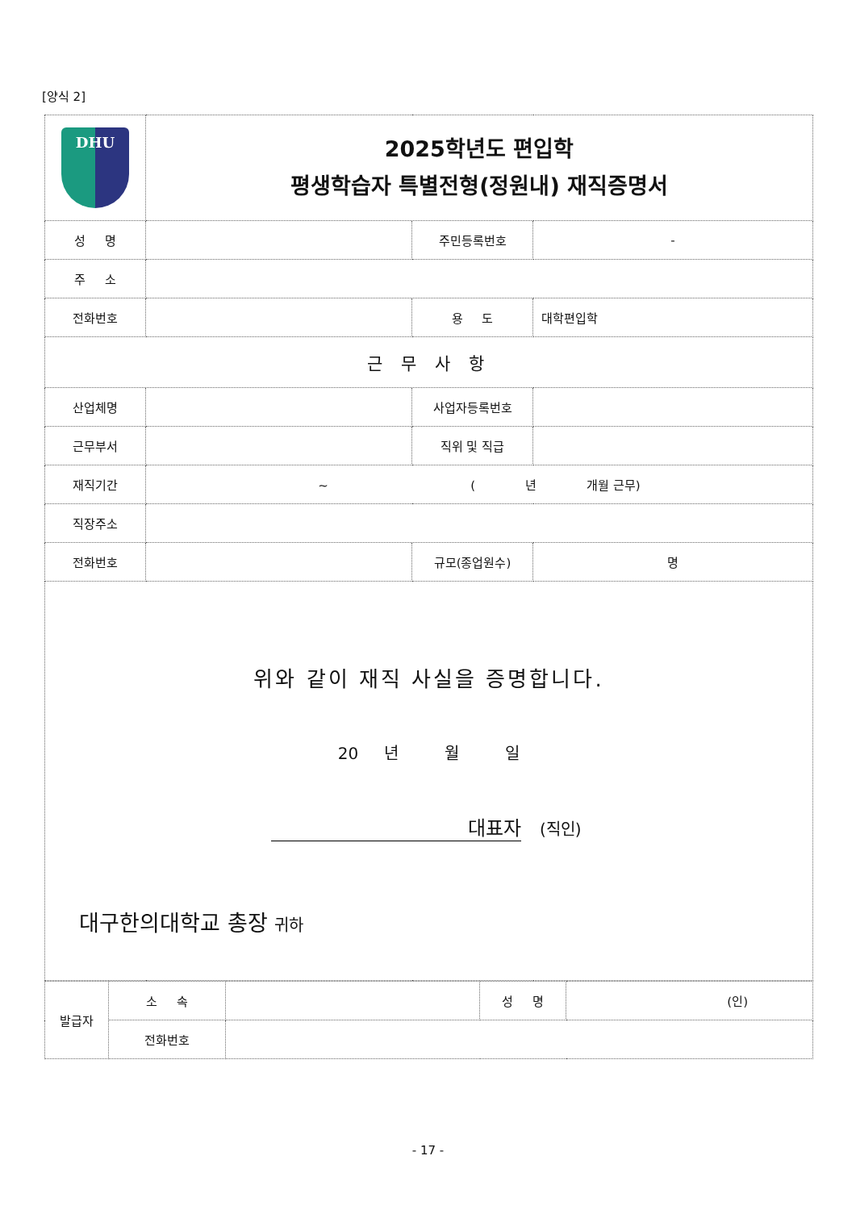[양식 2]
| DHU | 2025학년도 편입학 평생학습자 특별전형(정원내) 재직증명서 | | |
| 성 명 | | 주민등록번호 | - |
| 주 소 | | | |
| 전화번호 | | 용 도 | 대학편입학 |
| 근 무 사 항 | | | |
| 산업체명 | | 사업자등록번호 | |
| 근무부서 | | 직위 및 직급 | |
| 재직기간 | ~ ( 년 개월 근무) | | |
| 직장주소 | | | |
| 전화번호 | | 규모(종업원수) | 명 |
| 위와 같이 재직 사실을 증명합니다. 20 년 월 일 대표자 (직인) 대구한의대학교 총장 귀하 | | | |
| 발급자 | 소 속 | | 성 명 | (인) |
| | 전화번호 | | | |
- 17 -